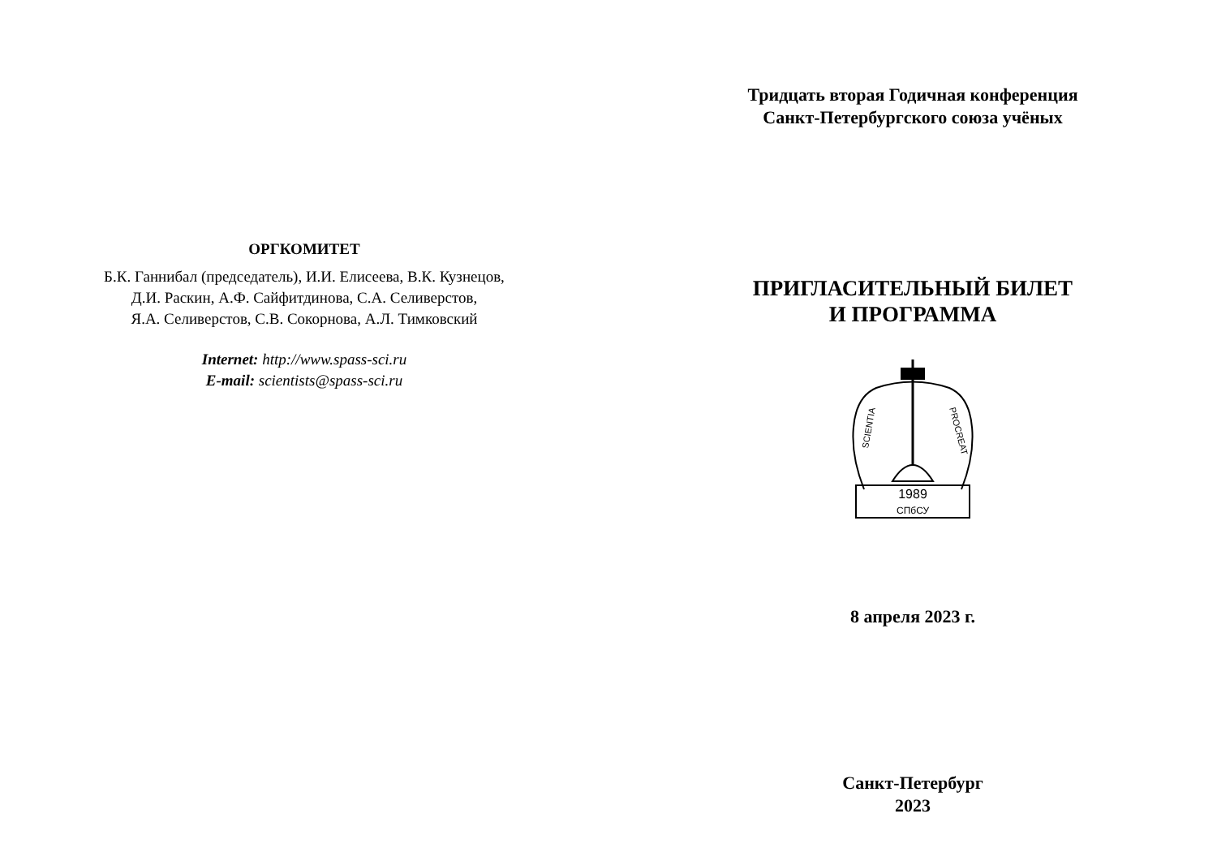ОРГКОМИТЕТ
Б.К. Ганнибал (председатель), И.И. Елисеева, В.К. Кузнецов,
Д.И. Раскин, А.Ф. Сайфитдинова, С.А. Селиверстов,
Я.А. Селиверстов, С.В. Сокорнова, А.Л. Тимковский
Internet: http://www.spass-sci.ru
E-mail: scientists@spass-sci.ru
Тридцать вторая Годичная конференция
Санкт-Петербургского союза учёных
ПРИГЛАСИТЕЛЬНЫЙ БИЛЕТ
И ПРОГРАММА
1989
СПбСУ
SCIENTIA
PROCREAT
8 апреля 2023 г.
Санкт-Петербург
2023